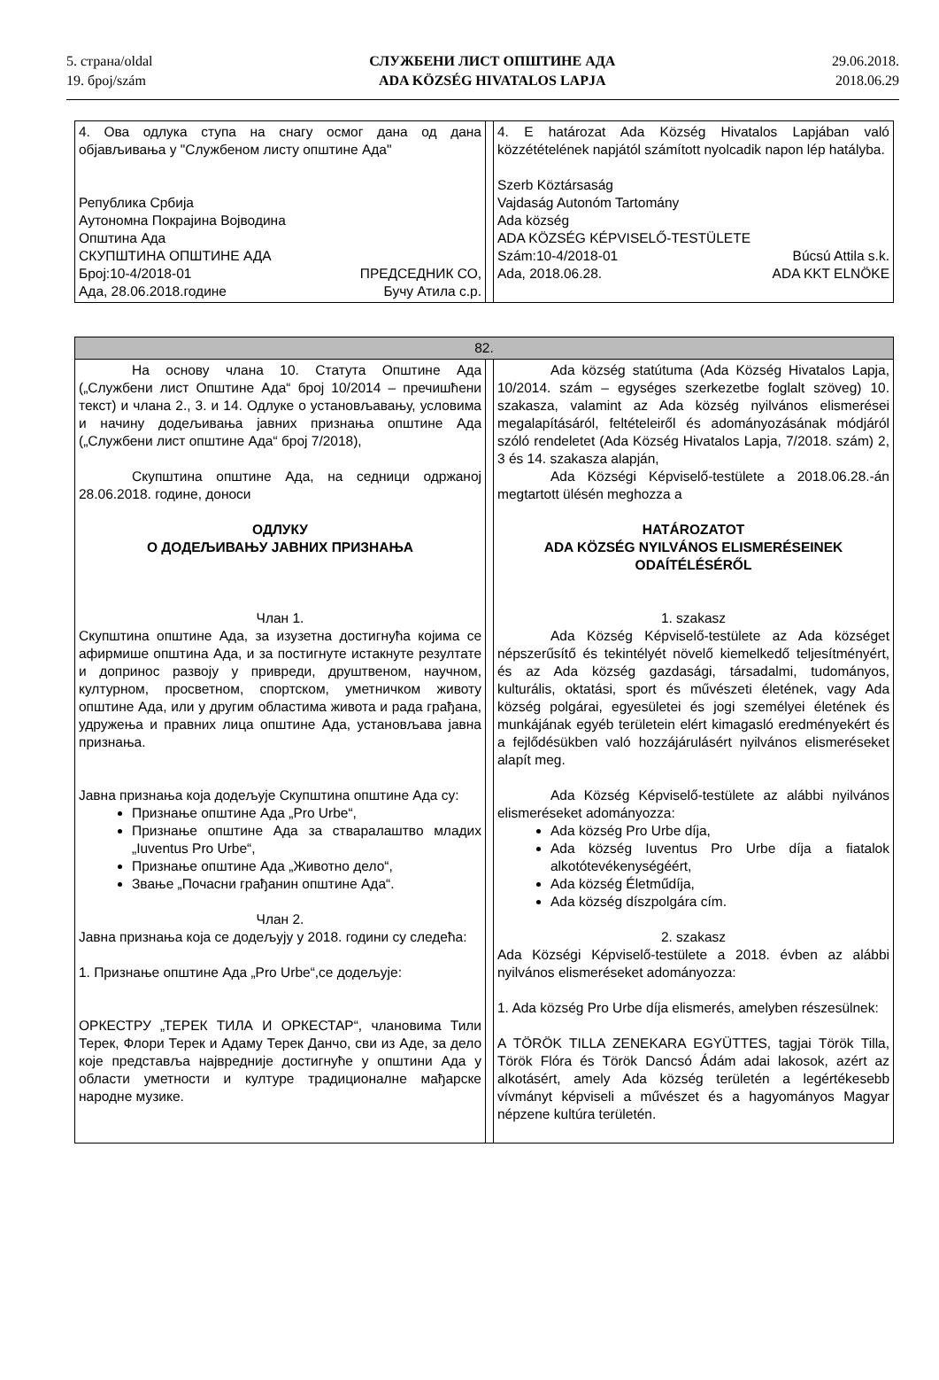5. страна/oldal
19. број/szám
СЛУЖБЕНИ ЛИСТ ОПШТИНЕ АДА
ADA KÖZSÉG HIVATALOS LAPJA
29.06.2018.
2018.06.29
| 4. Ова одлука ступа на снагу осмог дана од дана објављивања у "Службеном листу општине Ада" Република Србија Аутономна Покрајина Војводина Општина Ада СКУПШТИНА ОПШТИНЕ АДА Број:10-4/2018-01 ПРЕДСЕДНИК СО, Ада, 28.06.2018.године Бучу Атила с.р. | | 4. E határozat Ada Község Hivatalos Lapjában való közzétételének napjától számított nyolcadik napon lép hatályba. Szerb Köztársaság Vajdaság Autonóm Tartomány Ada község ADA KÖZSÉG KÉPVISELŐ-TESTÜLETE Szám:10-4/2018-01 Búcsú Attila s.k. Ada, 2018.06.28. ADA KKT ELNÖKE |
| 82. | | |
| На основу члана 10. Статута Општине Ада („Службени лист Општине Ада“ број 10/2014 – пречишћени текст) и члана 2., 3. и 14. Одлуке о установљавању, условима и начину додељивања јавних признања општине Ада („Службени лист општине Ада“ број 7/2018), Скупштина општине Ада, на седници одржаној 28.06.2018. године, доноси ОДЛУКУ О ДОДЕЉИВАЊУ ЈАВНИХ ПРИЗНАЊА Члан 1. Скупштина општине Ада, за изузетна достигнућа којима се афирмише општина Ада, и за постигнуте истакнуте резултате и допринос развоју у привреди, друштвеном, научном, културном, просветном, спортском, уметничком животу општине Ада, или у другим областима живота и рада грађана, удружења и правних лица општине Ада, установљава јавна признања. Јавна признања која додељује Скупштина општине Ада су: Признање општине Ада „Pro Urbe“, Признање општине Ада за стваралаштво младих „Iuventus Pro Urbe“, Признање општине Ада „Животно дело“, Звање „Почасни грађанин општине Ада“. Члан 2. Јавна признања која се додељују у 2018. години су следећа: 1. Признање општине Ада „Pro Urbe“,се додељује: ОРКЕСТРУ „ТЕРЕК ТИЛА И ОРКЕСТАР“, члановима Тили Терек, Флори Терек и Адаму Терек Данчо, сви из Аде, за дело које представља највредније достигнуће у општини Ада у области уметности и културе традиционалне мађарске народне музике. | | Ada község statútuma (Ada Község Hivatalos Lapja, 10/2014. szám – egységes szerkezetbe foglalt szöveg) 10. szakasza, valamint az Ada község nyilvános elismerései megalapításáról, feltételeiről és adományozásának módjáról szóló rendeletet (Ada Község Hivatalos Lapja, 7/2018. szám) 2, 3 és 14. szakasza alapján, Ada Községi Képviselő-testülete a 2018.06.28.-án megtartott ülésén meghozza a HATÁROZATOT ADA KÖZSÉG NYILVÁNOS ELISMERÉSEINEK ODAÍTÉLÉSÉRŐL 1. szakasz Ada Község Képviselő-testülete az Ada községet népszerűsítő és tekintélyét növelő kiemelkedő teljesítményért, és az Ada község gazdasági, társadalmi, tudományos, kulturális, oktatási, sport és művészeti életének, vagy Ada község polgárai, egyesületei és jogi személyei életének és munkájának egyéb területein elért kimagasló eredményekért és a fejlődésükben való hozzájárulásért nyilvános elismeréseket alapít meg. Ada Község Képviselő-testülete az alábbi nyilvános elismeréseket adományozza: Ada község Pro Urbe díja, Ada község Iuventus Pro Urbe díja a fiatalok alkotótevékenységéért, Ada község Életműdíja, Ada község díszpolgára cím. 2. szakasz Ada Községi Képviselő-testülete a 2018. évben az alábbi nyilvános elismeréseket adományozza: 1. Ada község Pro Urbe díja elismerés, amelyben részesülnek: A TÖRÖK TILLA ZENEKARA EGYÜTTES, tagjai Török Tilla, Török Flóra és Török Dancsó Ádám adai lakosok, azért az alkotásért, amely Ada község területén a legértékesebb vívmányt képviseli a művészet és a hagyományos Magyar népzene kultúra területén. |